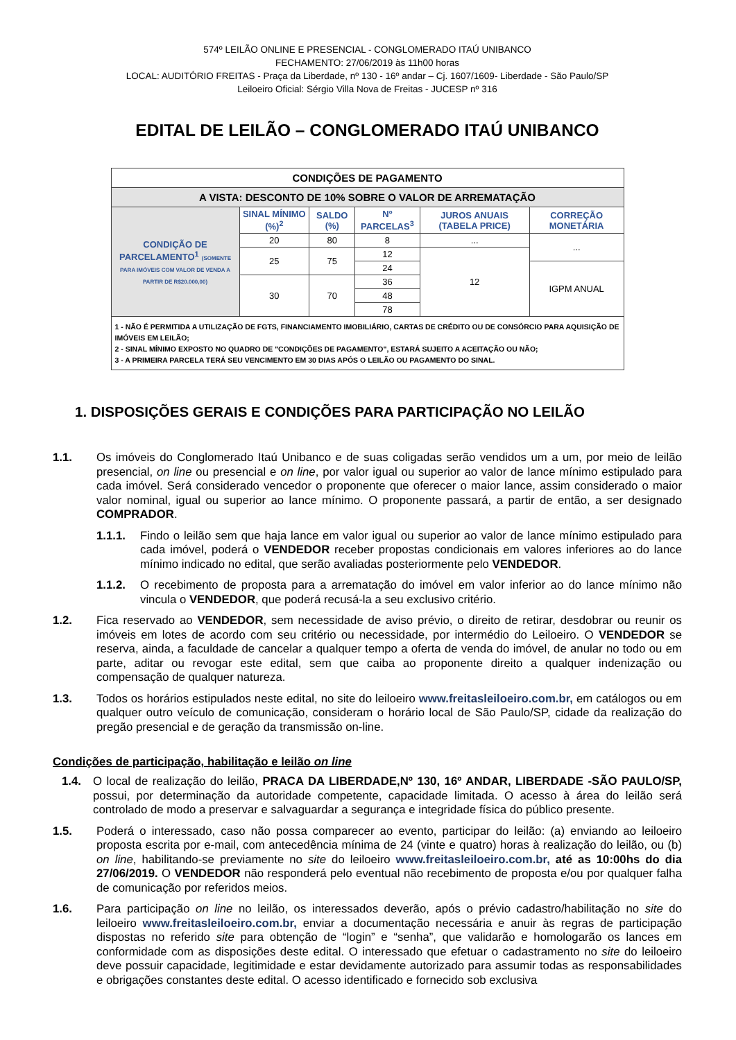574º LEILÃO ONLINE E PRESENCIAL - CONGLOMERADO ITAÚ UNIBANCO
FECHAMENTO: 27/06/2019 às 11h00 horas
LOCAL: AUDITÓRIO FREITAS - Praça da Liberdade, nº 130 - 16º andar – Cj. 1607/1609- Liberdade - São Paulo/SP
Leiloeiro Oficial: Sérgio Villa Nova de Freitas - JUCESP nº 316
EDITAL DE LEILÃO – CONGLOMERADO ITAÚ UNIBANCO
| CONDIÇÕES DE PAGAMENTO | | | | | |
| A VISTA: DESCONTO DE 10% SOBRE O VALOR DE ARREMATAÇÃO | | | | | |
| CONDIÇÃO DE PARCELAMENTO<sup>1</sup> (SOMENTE PARA IMÓVEIS COM VALOR DE VENDA A PARTIR DE R$20.000,00) | SINAL MÍNIMO (%)<sup>2</sup> | SALDO (%) | Nº PARCELAS<sup>3</sup> | JUROS ANUAIS (TABELA PRICE) | CORREÇÃO MONETÁRIA |
| | 20 | 80 | 8 | ... | ... |
| | 25 | 75 | 12 | 12 | |
| | | | 24 | | IGPM ANUAL |
| | 30 | 70 | 36 | | |
| | | | 48 | | |
| | | | 78 | | |
| 1 - NÃO É PERMITIDA A UTILIZAÇÃO DE FGTS, FINANCIAMENTO IMOBILIÁRIO, CARTAS DE CRÉDITO OU DE CONSÓRCIO PARA AQUISIÇÃO DE IMÓVEIS EM LEILÃO; 2 - SINAL MÍNIMO EXPOSTO NO QUADRO DE "CONDIÇÕES DE PAGAMENTO", ESTARÁ SUJEITO A ACEITAÇÃO OU NÃO; 3 - A PRIMEIRA PARCELA TERÁ SEU VENCIMENTO EM 30 DIAS APÓS O LEILÃO OU PAGAMENTO DO SINAL. | | | | | |
1. DISPOSIÇÕES GERAIS E CONDIÇÕES PARA PARTICIPAÇÃO NO LEILÃO
1.1. Os imóveis do Conglomerado Itaú Unibanco e de suas coligadas serão vendidos um a um, por meio de leilão presencial, on line ou presencial e on line, por valor igual ou superior ao valor de lance mínimo estipulado para cada imóvel. Será considerado vencedor o proponente que oferecer o maior lance, assim considerado o maior valor nominal, igual ou superior ao lance mínimo. O proponente passará, a partir de então, a ser designado COMPRADOR.
1.1.1. Findo o leilão sem que haja lance em valor igual ou superior ao valor de lance mínimo estipulado para cada imóvel, poderá o VENDEDOR receber propostas condicionais em valores inferiores ao do lance mínimo indicado no edital, que serão avaliadas posteriormente pelo VENDEDOR.
1.1.2. O recebimento de proposta para a arrematação do imóvel em valor inferior ao do lance mínimo não vincula o VENDEDOR, que poderá recusá-la a seu exclusivo critério.
1.2. Fica reservado ao VENDEDOR, sem necessidade de aviso prévio, o direito de retirar, desdobrar ou reunir os imóveis em lotes de acordo com seu critério ou necessidade, por intermédio do Leiloeiro. O VENDEDOR se reserva, ainda, a faculdade de cancelar a qualquer tempo a oferta de venda do imóvel, de anular no todo ou em parte, aditar ou revogar este edital, sem que caiba ao proponente direito a qualquer indenização ou compensação de qualquer natureza.
1.3. Todos os horários estipulados neste edital, no site do leiloeiro www.freitasleiloeiro.com.br, em catálogos ou em qualquer outro veículo de comunicação, consideram o horário local de São Paulo/SP, cidade da realização do pregão presencial e de geração da transmissão on-line.
Condições de participação, habilitação e leilão on line
1.4. O local de realização do leilão, PRACA DA LIBERDADE,Nº 130, 16º ANDAR, LIBERDADE -SÃO PAULO/SP, possui, por determinação da autoridade competente, capacidade limitada. O acesso à área do leilão será controlado de modo a preservar e salvaguardar a segurança e integridade física do público presente.
1.5. Poderá o interessado, caso não possa comparecer ao evento, participar do leilão: (a) enviando ao leiloeiro proposta escrita por e-mail, com antecedência mínima de 24 (vinte e quatro) horas à realização do leilão, ou (b) on line, habilitando-se previamente no site do leiloeiro www.freitasleiloeiro.com.br, até as 10:00hs do dia 27/06/2019. O VENDEDOR não responderá pelo eventual não recebimento de proposta e/ou por qualquer falha de comunicação por referidos meios.
1.6. Para participação on line no leilão, os interessados deverão, após o prévio cadastro/habilitação no site do leiloeiro www.freitasleiloeiro.com.br, enviar a documentação necessária e anuir às regras de participação dispostas no referido site para obtenção de “login” e “senha”, que validarão e homologarão os lances em conformidade com as disposições deste edital. O interessado que efetuar o cadastramento no site do leiloeiro deve possuir capacidade, legitimidade e estar devidamente autorizado para assumir todas as responsabilidades e obrigações constantes deste edital. O acesso identificado e fornecido sob exclusiva